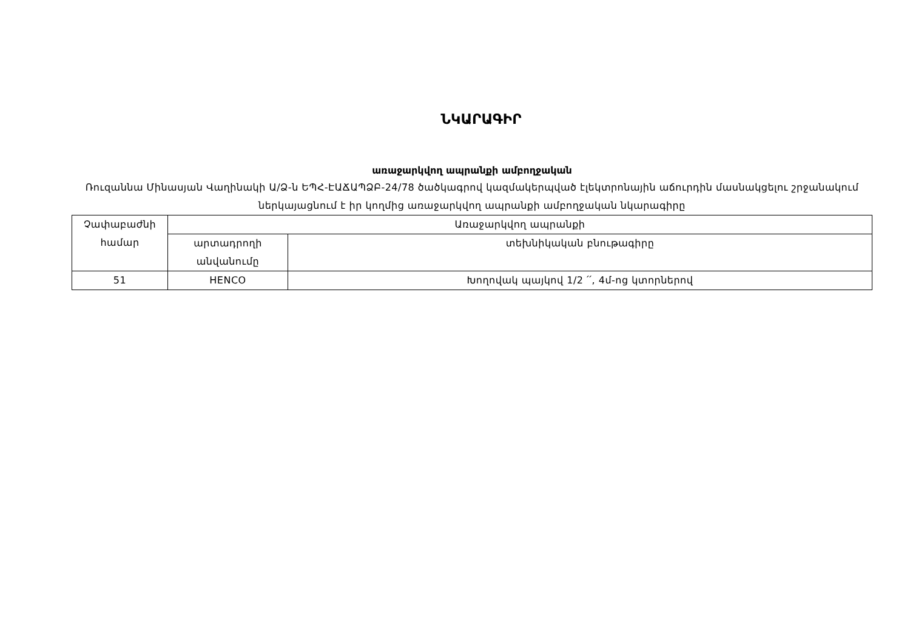ՆԿԱՐԱԳԻՐ
առաջարկվող ապրանքի ամբողջական
Ռուզաննա Մինասյան Վաղինակի Ա/Ձ-ն ԵՊՀ-ԷԱՃԱՊՁԲ-24/78 ծածկագրով կազմակերպված էլեկտրոնային աճուրդին մասնակցելու շրջանակում ներկայացնում է իր կողմից առաջարկվող ապրանքի ամբողջական նկարագիրը
| Չափաբաժնի համար | Առաջարկվող ապրանքի | |
| --- | --- | --- |
| | արտադրողի անվանումը | տեխնիկական բնութագիրը |
| 51 | HENCO | Խողովակ պայկով 1/2 ՛՛, 4մ-ոց կտորներով |